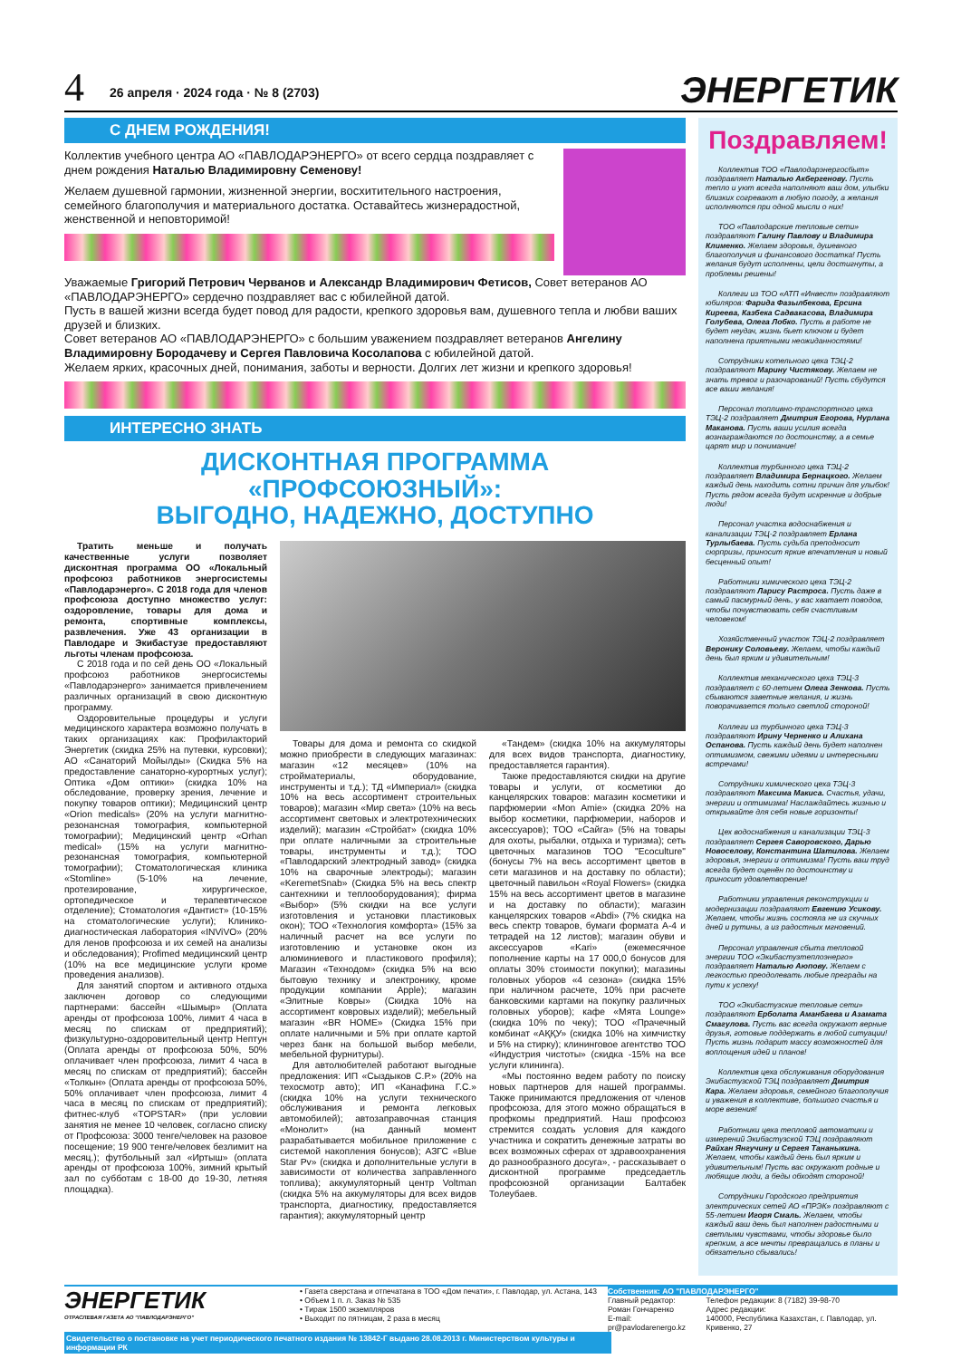4
26 апреля · 2024 года · № 8 (2703)
ЭНЕРГЕТИК
С ДНЕМ РОЖДЕНИЯ!
Коллектив учебного центра АО «ПАВЛОДАРЭНЕРГО» от всего сердца поздравляет с днем рождения Наталью Владимировну Семенову!
Желаем душевной гармонии, жизненной энергии, восхитительного настроения, семейного благополучия и материального достатка. Оставайтесь жизнерадостной, женственной и неповторимой!
Уважаемые Григорий Петрович Черванов и Александр Владимирович Фетисов, Совет ветеранов АО «ПАВЛОДАРЭНЕРГО» сердечно поздравляет вас с юбилейной датой.
Пусть в вашей жизни всегда будет повод для радости, крепкого здоровья вам, душевного тепла и любви ваших друзей и близких.
Совет ветеранов АО «ПАВЛОДАРЭНЕРГО» с большим уважением поздравляет ветеранов Ангелину Владимировну Бородачеву и Сергея Павловича Косолапова с юбилейной датой.
Желаем ярких, красочных дней, понимания, заботы и верности. Долгих лет жизни и крепкого здоровья!
ИНТЕРЕСНО ЗНАТЬ
ДИСКОНТНАЯ ПРОГРАММА
«ПРОФСОЮЗНЫЙ»:
ВЫГОДНО, НАДЕЖНО, ДОСТУПНО
Тратить меньше и получать качественные услуги позволяет дисконтная программа ОО «Локальный профсоюз работников энергосистемы «Павлодарэнерго». С 2018 года для членов профсоюза доступно множество услуг: оздоровление, товары для дома и ремонта, спортивные комплексы, развлечения. Уже 43 организации в Павлодаре и Экибастузе предоставляют льготы членам профсоюза.
С 2018 года и по сей день ОО «Локальный профсоюз работников энергосистемы «Павлодарэнерго» занимается привлечением различных организаций в свою дисконтную программу.
Оздоровительные процедуры и услуги медицинского характера возможно получать в таких организациях как: Профилакторий Энергетик (скидка 25% на путевки, курсовки); АО «Санаторий Мойылды» (Скидка 5% на предоставление санаторно-курортных услуг); Оптика «Дом оптики» (скидка 10% на обследование, проверку зрения, лечение и покупку товаров оптики); Медицинский центр «Orion medicals» (20% на услуги магнитно-резонансная томография, компьютерной томографии); Медицинский центр «Orhan medical» (15% на услуги магнитно-резонансная томография, компьютерной томографии); Стоматологическая клиника «Stomline» (5-10% на лечение, протезирование, хирургическое, ортопедическое и терапевтическое отделение); Стоматология «Дантист» (10-15% на стоматологические услуги); Клинико-диагностическая лаборатория «INViVO» (20% для ленов профсоюза и их семей на анализы и обследования); Profimed медицинский центр (10% на все медицинские услуги кроме проведения анализов).
Для занятий спортом и активного отдыха заключен договор со следующими партнерами: бассейн «Шымыр» (Оплата аренды от профсоюза 100%, лимит 4 часа в месяц по спискам от предприятий); физкультурно-оздоровительный центр Нептун (Оплата аренды от профсоюза 50%, 50% оплачивает член профсоюза, лимит 4 часа в месяц по спискам от предприятий); бассейн «Толкын» (Оплата аренды от профсоюза 50%, 50% оплачивает член профсоюза, лимит 4 часа в месяц по спискам от предприятий); фитнес-клуб «TOPSTAR» (при условии занятия не менее 10 человек, согласно списку от Профсоюза: 3000 тенге/человек на разовое посещение; 19 900 тенге/человек безлимит на месяц.); футбольный зал «Иртыш» (оплата аренды от профсоюза 100%, зимний крытый зал по субботам с 18-00 до 19-30, летняя площадка).
Товары для дома и ремонта со скидкой можно приобрести в следующих магазинах: магазин «12 месяцев» (10% на стройматериалы, оборудование, инструменты и т.д.); ТД «Империал» (скидка 10% на весь ассортимент строительных товаров); магазин «Мир света» (10% на весь ассортимент световых и электротехнических изделий); магазин «Стройбат» (скидка 10% при оплате наличными за строительные товары, инструменты и т.д.); ТОО «Павлодарский электродный завод» (скидка 10% на сварочные электроды); магазин «KeremetSnab» (Скидка 5% на весь спектр сантехники и теплооборудования); фирма «Выбор» (5% скидки на все услуги изготовления и установки пластиковых окон); ТОО «Технология комфорта» (15% за наличный расчет на все услуги по изготовлению и установке окон из алюминиевого и пластикового профиля); Магазин «Технодом» (скидка 5% на всю бытовую технику и электронику, кроме продукции компании Apple); магазин «Элитные Ковры» (Скидка 10% на ассортимент ковровых изделий); мебельный магазин «BR HOME» (Скидка 15% при оплате наличными и 5% при оплате картой через банк на большой выбор мебели, мебельной фурнитуры).
Для автолюбителей работают выгодные предложения: ИП «Сыздыков С.Р.» (20% на техосмотр авто); ИП «Канафина Г.С.» (скидка 10% на услуги технического обслуживания и ремонта легковых автомобилей); автозаправочная станция «Монолит» (на данный момент разрабатывается мобильное приложение с системой накопления бонусов); АЗГС «Blue Star Pv» (скидка и дополнительные услуги в зависимости от количества заправленного топлива); аккумуляторный центр Voltman (скидка 5% на аккумуляторы для всех видов транспорта, диагностику, предоставляется гарантия); аккумуляторный центр
«Тандем» (скидка 10% на аккумуляторы для всех видов транспорта, диагностику, предоставляется гарантия).
Также предоставляются скидки на другие товары и услуги, от косметики до канцелярских товаров: магазин косметики и парфюмерии «Mon Amie» (скидка 20% на выбор косметики, парфюмерии, наборов и аксессуаров); ТОО «Сайга» (5% на товары для охоты, рыбалки, отдыха и туризма); сеть цветочных магазинов ТОО "Ecoculture"(бонусы 7% на весь ассортимент цветов в сети магазинов и на доставку по области); цветочный павильон «Royal Flowers» (скидка 15% на весь ассортимент цветов в магазине и на доставку по области); магазин канцелярских товаров «Abdi» (7% скидка на весь спектр товаров, бумаги формата А-4 и тетрадей на 12 листов); магазин обуви и аксессуаров «Kari» (ежемесячное пополнение карты на 17 000,0 бонусов для оплаты 30% стоимости покупки); магазины головных уборов «4 сезона» (скидка 15% при наличном расчете, 10% при расчете банковскими картами на покупку различных головных уборов); кафе «Мята Lounge» (скидка 10% по чеку); ТОО «Прачечный комбинат «АҚҚУ» (скидка 10% на химчистку и 5% на стирку); клининговое агентство ТОО «Индустрия чистоты» (скидка -15% на все услуги клининга).
«Мы постоянно ведем работу по поиску новых партнеров для нашей программы. Также принимаются предложения от членов профсоюза, для этого можно обращаться в профкомы предприятий. Наш профсоюз стремится создать условия для каждого участника и сократить денежные затраты во всех возможных сферах от здравоохранения до разнообразного досуга», - рассказывает о дисконтной программе председаетль профсоюзной организации Балтабек Толеубаев.
Поздравляем!
Коллектив ТОО «Павлодарэнергосбыт» поздравляет Наталью Акбергенову. Пусть тепло и уют всегда наполняют ваш дом, улыбки близких согревают в любую погоду, а желания исполняются при одной мысли о них!
ТОО «Павлодарские тепловые сети» поздравляют Галину Павлову и Владимира Клименко. Желаем здоровья, душевного благополучия и финансового достатка! Пусть желания будут исполнены, цели достигнуты, а проблемы решены!
Коллеги из ТОО «АТП «Инвест» поздравляют юбиляров: Фарида Фазылбекова, Ерсина Киреева, Казбека Садвакасова, Владимира Голубева, Олега Лобко. Пусть в работе не будет неудач, жизнь бьет ключом и будет наполнена приятными неожиданностями!
Сотрудники котельного цеха ТЭЦ-2 поздравляют Марину Чистякову. Желаем не знать тревог и разочарований! Пусть сбудутся все ваши желания!
Персонал топливно-транспортного цеха ТЭЦ-2 поздравляет Дмитрия Егорова, Нурлана Маканова. Пусть ваши усилия всегда вознаграждаются по достоинству, а в семье царят мир и понимание!
Коллектив турбинного цеха ТЭЦ-2 поздравляет Владимира Бернацкого. Желаем каждый день находить сотни причин для улыбок! Пусть рядом всегда будут искренние и добрые люди!
Персонал участка водоснабжения и канализации ТЭЦ-2 поздравляет Ерлана Турлыбаева. Пусть судьба преподносит сюрпризы, приносит яркие впечатления и новый бесценный опыт!
Работники химического цеха ТЭЦ-2 поздравляют Ларису Растроса. Пусть даже в самый пасмурный день, у вас хватает поводов, чтобы почувствовать себя счастливым человеком!
Хозяйственный участок ТЭЦ-2 поздравляет Веронику Соловьеву. Желаем, чтобы каждый день был ярким и удивительным!
Коллектив механического цеха ТЭЦ-3 поздравляет с 60-летием Олега Зенкова. Пусть сбываются заветные желания, и жизнь поворачивается только светлой стороной!
Коллеги из турбинного цеха ТЭЦ-3 поздравляют Ирину Черненко и Алихана Оспанова. Пусть каждый день будет наполнен оптимизмом, свежими идеями и интересными встречами!
Сотрудники химического цеха ТЭЦ-3 поздравляют Максима Макиса. Счастья, удачи, энергии и оптимизма! Наслаждайтесь жизнью и открывайте для себя новые горизонты!
Цех водоснабжения и канализации ТЭЦ-3 поздравляет Сергея Саворовского, Дарью Новоселову, Константина Шатилова. Желаем здоровья, энергии и оптимизма! Пусть ваш труд всегда будет оценён по достоинству и приносит удовлетворение!
Работники управления реконструкции и модернизации поздравляют Евгению Усикову. Желаем, чтобы жизнь состояла не из скучных дней и рутины, а из радостных мгновений.
Персонал управления сбыта тепловой энергии ТОО «Экибастузтеплоэнерго» поздравляет Наталью Аюпову. Желаем с легкостью преодолевать любые преграды на пути к успеху!
ТОО «Экибастузские тепловые сети» поздравляют Ерболата Аманбаева и Азамата Смагулова. Пусть вас всегда окружают верные друзья, готовые поддержать в любой ситуации! Пусть жизнь подарит массу возможностей для воплощения идей и планов!
Коллектив цеха обслуживания оборудования Экибастузской ТЭЦ поздравляет Дмитрия Кара. Желаем здоровья, семейного благополучия и уважения в коллективе, большого счастья и море везения!
Работники цеха тепловой автоматики и измерений Экибастузской ТЭЦ поздравляют Райхан Янгучину и Сергея Тананыкина. Желаем, чтобы каждый день был ярким и удивительным! Пусть вас окружают родные и любящие люди, а беды обходят стороной!
Сотрудники Городского предприятия электрических сетей АО «ПРЭК» поздравляют с 55-летием Игоря Смаль. Желаем, чтобы каждый ваш день был наполнен радостными и светлыми чувствами, чтобы здоровье было крепким, а все мечты превращались в планы и обязательно сбывались!
ЭНЕРГЕТИК
ОТРАСЛЕВАЯ ГАЗЕТА АО "ПАВЛОДАРЭНЕРГО"
• Газета сверстана и отпечатана в ТОО «Дом печати», г. Павлодар, ул. Астана, 143
• Объем 1 п. л. Заказ № 535
• Тираж 1500 экземпляров
• Выходит по пятницам, 2 раза в месяц
Собственник: АО "ПАВЛОДАРЭНЕРГО"
Главный редактор:
Роман Гончаренко
E-mail: pr@pavlodarenergo.kz
Телефон редакции: 8 (7182) 39-98-70
Адрес редакции:
140000, Республика Казахстан, г. Павлодар, ул. Кривенко, 27
Свидетельство о постановке на учет периодического печатного издания № 13842-Г выдано 28.08.2013 г. Министерством культуры и информации РК